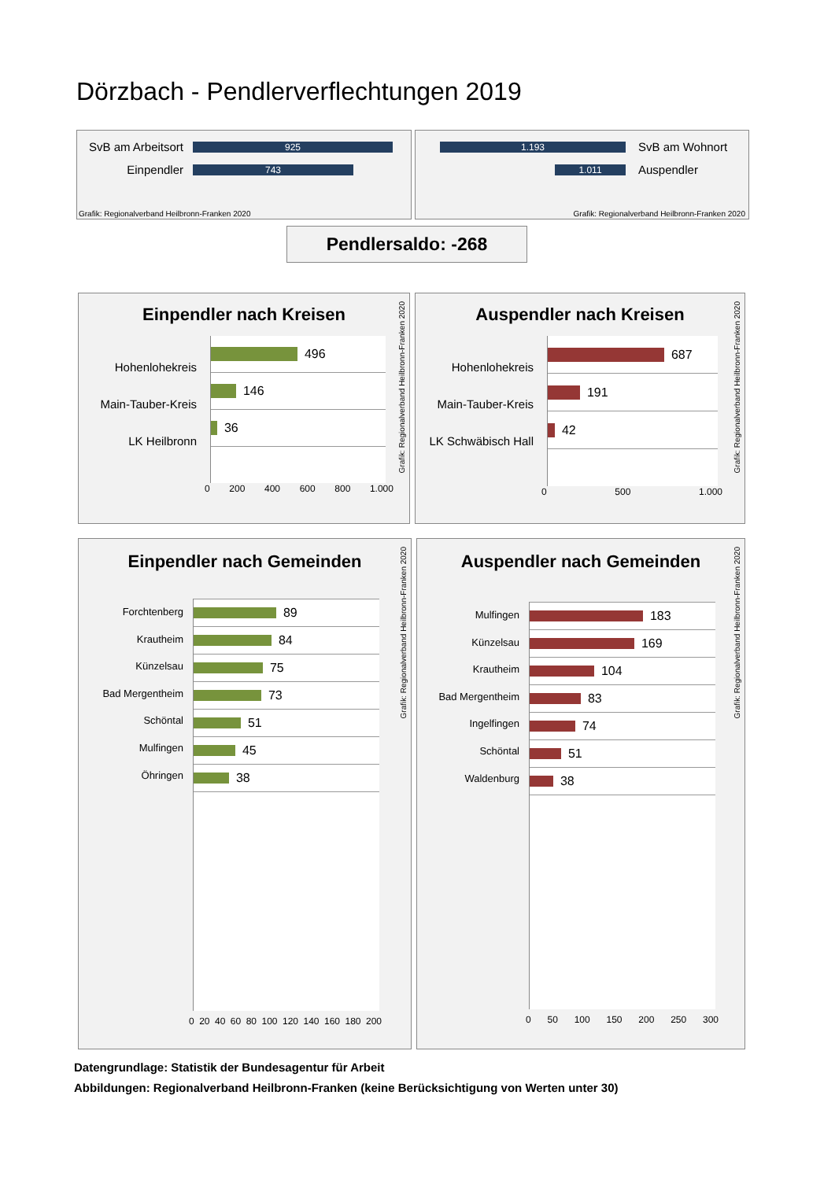Dörzbach - Pendlerverflechtungen 2019
SvB am Arbeitsort
925
Einpendler
743
Grafik: Regionalverband Heilbronn-Franken 2020
1.193
SvB am Wohnort
1.011
Auspendler
Grafik: Regionalverband Heilbronn-Franken 2020
Pendlersaldo: -268
Einpendler nach Kreisen
496
146
36
0 200 400 600 800 1.000
Grafik: Regionalverband Heilbronn-Franken 2020
Hohenlohekreis
Main-Tauber-Kreis
LK Heilbronn
Auspendler nach Kreisen
687
191
42
0 500 1.000
Grafik: Regionalverband Heilbronn-Franken 2020
Hohenlohekreis
Main-Tauber-Kreis
LK Schwäbisch Hall
Einpendler nach Gemeinden
Forchtenberg
Krautheim
Künzelsau
Bad Mergentheim
Schöntal
Mulfingen
Öhringen
89
84
75
73
51
45
38
0 20 40 60 80 100 120 140 160 180 200
Grafik: Regionalverband Heilbronn-Franken 2020
Auspendler nach Gemeinden
Mulfingen
Künzelsau
Krautheim
Bad Mergentheim
Ingelfingen
Schöntal
Waldenburg
183
169
104
83
74
51
38
0 50 100 150 200 250 300
Grafik: Regionalverband Heilbronn-Franken 2020
Datengrundlage: Statistik der Bundesagentur für Arbeit
Abbildungen: Regionalverband Heilbronn-Franken (keine Berücksichtigung von Werten unter 30)